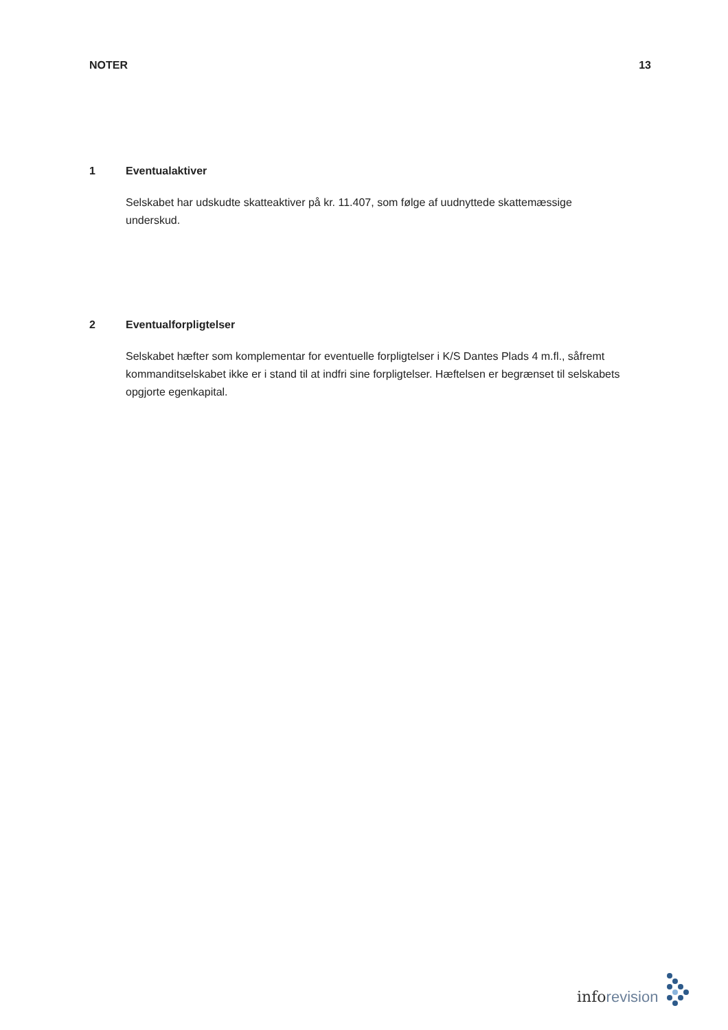NOTER 13
1 Eventualaktiver
Selskabet har udskudte skatteaktiver på kr. 11.407, som følge af uudnyttede skattemæssige underskud.
2 Eventualforpligtelser
Selskabet hæfter som komplementar for eventuelle forpligtelser i K/S Dantes Plads 4 m.fl., såfremt kommanditselskabet ikke er i stand til at indfri sine forpligtelser. Hæftelsen er begrænset til selskabets opgjorte egenkapital.
info revision